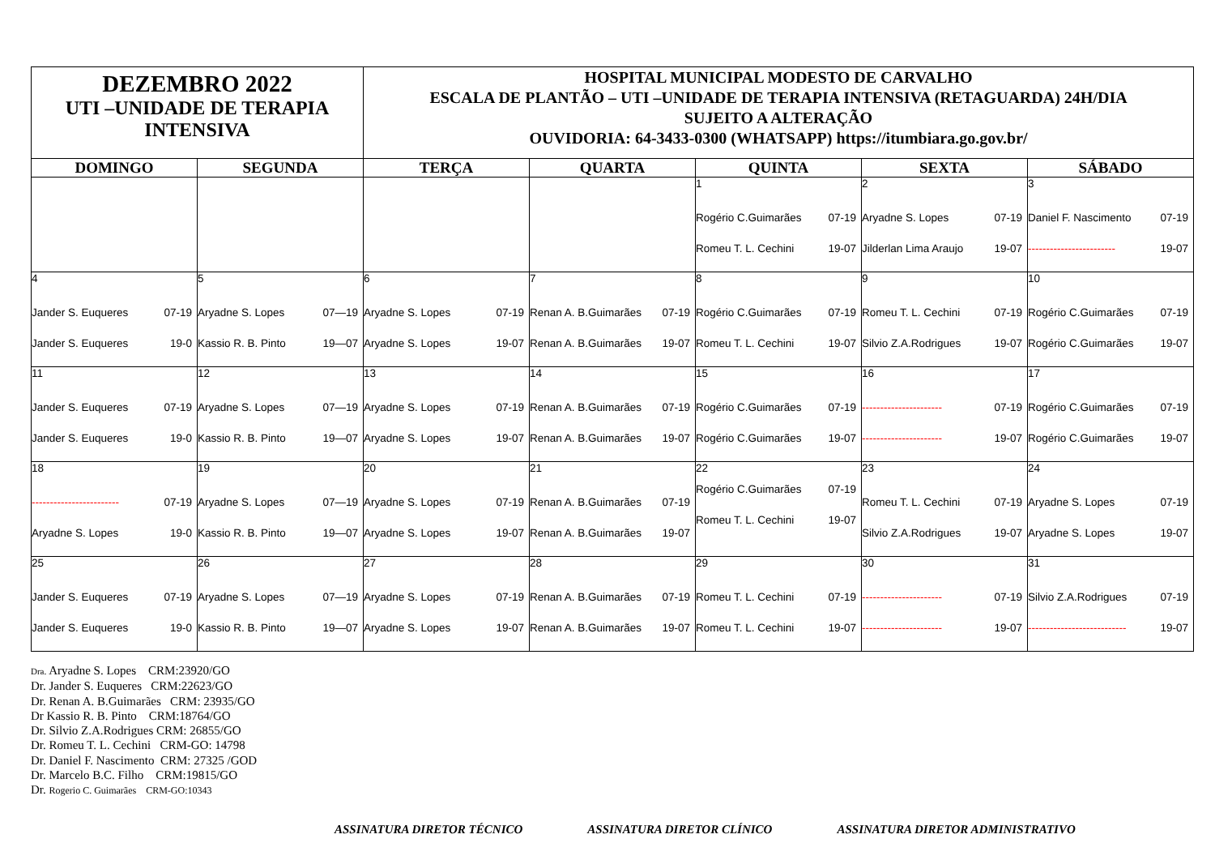| DEZEMBRO 2022 UTI –UNIDADE DE TERAPIA INTENSIVA | | HOSPITAL MUNICIPAL MODESTO DE CARVALHO ESCALA DE PLANTÃO – UTI –UNIDADE DE TERAPIA INTENSIVA (RETAGUARDA) 24H/DIA SUJEITO A ALTERAÇÃO OUVIDORIA: 64-3433-0300 (WHATSAPP) https://itumbiara.go.gov.br/ | | | | |
| DOMINGO | SEGUNDA | TERÇA | QUARTA | QUINTA | SEXTA | SÁBADO |
| | | | | 1 Rogério C.Guimarães 07-19 Romeu T. L. Cechini 19-07 | 2 Aryadne S. Lopes 07-19 Jilderlan Lima Araujo 19-07 | 3 Daniel F. Nascimento 07-19 ------------------------ 19-07 |
| 4 Jander S. Euqueres 07-19 Jander S. Euqueres 19-0 | 5 Aryadne S. Lopes 07—19 Kassio R. B. Pinto 19—07 | 6 Aryadne S. Lopes 07-19 Aryadne S. Lopes 19-07 | 7 Renan A. B.Guimarães 07-19 Renan A. B.Guimarães 19-07 | 8 Rogério C.Guimarães 07-19 Romeu T. L. Cechini 19-07 | 9 Romeu T. L. Cechini 07-19 Silvio Z.A.Rodrigues 19-07 | 10 Rogério C.Guimarães 07-19 Rogério C.Guimarães 19-07 |
| 11 Jander S. Euqueres 07-19 Jander S. Euqueres 19-0 | 12 Aryadne S. Lopes 07—19 Kassio R. B. Pinto 19—07 | 13 Aryadne S. Lopes 07-19 Aryadne S. Lopes 19-07 | 14 Renan A. B.Guimarães 07-19 Renan A. B.Guimarães 19-07 | 15 Rogério C.Guimarães 07-19 Rogério C.Guimarães 19-07 | 16 ---------------------- 07-19 ---------------------- 19-07 | 17 Rogério C.Guimarães 07-19 Rogério C.Guimarães 19-07 |
| 18 ------------------------ 07-19 Aryadne S. Lopes 19-0 | 19 Aryadne S. Lopes 07—19 Kassio R. B. Pinto 19—07 | 20 Aryadne S. Lopes 07-19 Aryadne S. Lopes 19-07 | 21 Renan A. B.Guimarães 07-19 Renan A. B.Guimarães 19-07 | 22 Rogério C.Guimarães 07-19 Romeu T. L. Cechini 19-07 | 23 Romeu T. L. Cechini 07-19 Silvio Z.A.Rodrigues 19-07 | 24 Aryadne S. Lopes 07-19 Aryadne S. Lopes 19-07 |
| 25 Jander S. Euqueres 07-19 Jander S. Euqueres 19-0 | 26 Aryadne S. Lopes 07—19 Kassio R. B. Pinto 19—07 | 27 Aryadne S. Lopes 07-19 Aryadne S. Lopes 19-07 | 28 Renan A. B.Guimarães 07-19 Renan A. B.Guimarães 19-07 | 29 Romeu T. L. Cechini 07-19 Romeu T. L. Cechini 19-07 | 30 ---------------------- 07-19 ---------------------- 19-07 | 31 Silvio Z.A.Rodrigues 07-19 --------------------------- 19-07 |
Dra. Aryadne S. Lopes CRM:23920/GO
Dr. Jander S. Euqueres CRM:22623/GO
Dr. Renan A. B.Guimarães CRM: 23935/GO
Dr Kassio R. B. Pinto CRM:18764/GO
Dr. Silvio Z.A.Rodrigues CRM: 26855/GO
Dr. Romeu T. L. Cechini CRM-GO: 14798
Dr. Daniel F. Nascimento CRM: 27325 /GOD
Dr. Marcelo B.C. Filho CRM:19815/GO
Dr. Rogerio C. Guimarães CRM-GO:10343
ASSINATURA DIRETOR TÉCNICO ASSINATURA DIRETOR CLÍNICO ASSINATURA DIRETOR ADMINISTRATIVO